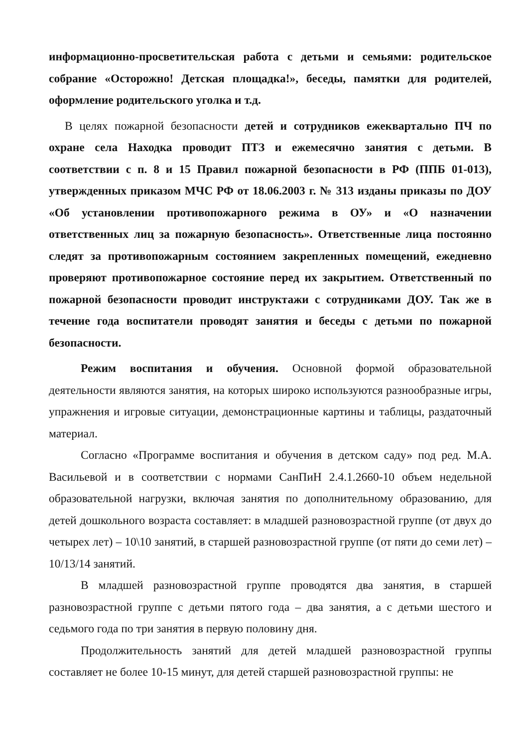информационно-просветительская работа с детьми и семьями: родительское собрание «Осторожно! Детская площадка!», беседы, памятки для родителей, оформление родительского уголка и т.д.
В целях пожарной безопасности детей и сотрудников ежеквартально ПЧ по охране села Находка проводит ПТЗ и ежемесячно занятия с детьми. В соответствии с п. 8 и 15 Правил пожарной безопасности в РФ (ППБ 01-013), утвержденных приказом МЧС РФ от 18.06.2003 г. № 313 изданы приказы по ДОУ «Об установлении противопожарного режима в ОУ» и «О назначении ответственных лиц за пожарную безопасность». Ответственные лица постоянно следят за противопожарным состоянием закрепленных помещений, ежедневно проверяют противопожарное состояние перед их закрытием. Ответственный по пожарной безопасности проводит инструктажи с сотрудниками ДОУ. Так же в течение года воспитатели проводят занятия и беседы с детьми по пожарной безопасности.
Режим воспитания и обучения. Основной формой образовательной деятельности являются занятия, на которых широко используются разнообразные игры, упражнения и игровые ситуации, демонстрационные картины и таблицы, раздаточный материал.
Согласно «Программе воспитания и обучения в детском саду» под ред. М.А. Васильевой и в соответствии с нормами СанПиН 2.4.1.2660-10 объем недельной образовательной нагрузки, включая занятия по дополнительному образованию, для детей дошкольного возраста составляет: в младшей разновозрастной группе (от двух до четырех лет) – 10\10 занятий, в старшей разновозрастной группе (от пяти до семи лет) – 10/13/14 занятий.
В младшей разновозрастной группе проводятся два занятия, в старшей разновозрастной группе с детьми пятого года – два занятия, а с детьми шестого и седьмого года по три занятия в первую половину дня.
Продолжительность занятий для детей младшей разновозрастной группы составляет не более 10-15 минут, для детей старшей разновозрастной группы: не